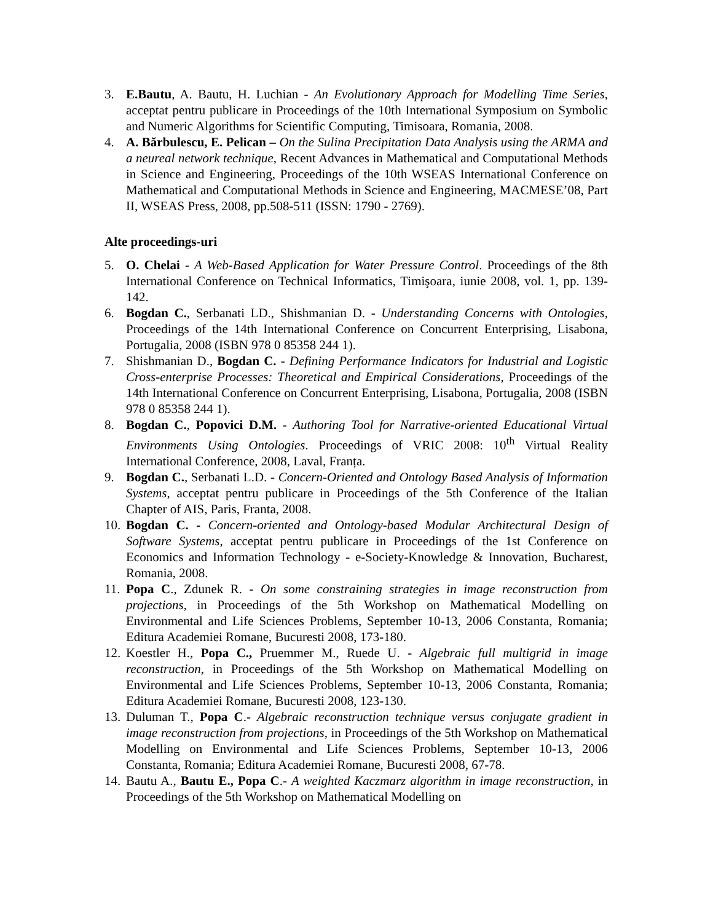3. E.Bautu, A. Bautu, H. Luchian - An Evolutionary Approach for Modelling Time Series, acceptat pentru publicare in Proceedings of the 10th International Symposium on Symbolic and Numeric Algorithms for Scientific Computing, Timisoara, Romania, 2008.
4. A. Bărbulescu, E. Pelican – On the Sulina Precipitation Data Analysis using the ARMA and a neureal network technique, Recent Advances in Mathematical and Computational Methods in Science and Engineering, Proceedings of the 10th WSEAS International Conference on Mathematical and Computational Methods in Science and Engineering, MACMESE’08, Part II, WSEAS Press, 2008, pp.508-511 (ISSN: 1790 - 2769).
Alte proceedings-uri
5. O. Chelai - A Web-Based Application for Water Pressure Control. Proceedings of the 8th International Conference on Technical Informatics, Timişoara, iunie 2008, vol. 1, pp. 139-142.
6. Bogdan C., Serbanati LD., Shishmanian D. - Understanding Concerns with Ontologies, Proceedings of the 14th International Conference on Concurrent Enterprising, Lisabona, Portugalia, 2008 (ISBN 978 0 85358 244 1).
7. Shishmanian D., Bogdan C. - Defining Performance Indicators for Industrial and Logistic Cross-enterprise Processes: Theoretical and Empirical Considerations, Proceedings of the 14th International Conference on Concurrent Enterprising, Lisabona, Portugalia, 2008 (ISBN 978 0 85358 244 1).
8. Bogdan C., Popovici D.M. - Authoring Tool for Narrative-oriented Educational Virtual Environments Using Ontologies. Proceedings of VRIC 2008: 10<sup>th</sup> Virtual Reality International Conference, 2008, Laval, Franța.
9. Bogdan C., Serbanati L.D. - Concern-Oriented and Ontology Based Analysis of Information Systems, acceptat pentru publicare in Proceedings of the 5th Conference of the Italian Chapter of AIS, Paris, Franta, 2008.
10. Bogdan C. - Concern-oriented and Ontology-based Modular Architectural Design of Software Systems, acceptat pentru publicare in Proceedings of the 1st Conference on Economics and Information Technology - e-Society-Knowledge & Innovation, Bucharest, Romania, 2008.
11. Popa C., Zdunek R. - On some constraining strategies in image reconstruction from projections, in Proceedings of the 5th Workshop on Mathematical Modelling on Environmental and Life Sciences Problems, September 10-13, 2006 Constanta, Romania; Editura Academiei Romane, Bucuresti 2008, 173-180.
12. Koestler H., Popa C., Pruemmer M., Ruede U. - Algebraic full multigrid in image reconstruction, in Proceedings of the 5th Workshop on Mathematical Modelling on Environmental and Life Sciences Problems, September 10-13, 2006 Constanta, Romania; Editura Academiei Romane, Bucuresti 2008, 123-130.
13. Duluman T., Popa C.- Algebraic reconstruction technique versus conjugate gradient in image reconstruction from projections, in Proceedings of the 5th Workshop on Mathematical Modelling on Environmental and Life Sciences Problems, September 10-13, 2006 Constanta, Romania; Editura Academiei Romane, Bucuresti 2008, 67-78.
14. Bautu A., Bautu E., Popa C.- A weighted Kaczmarz algorithm in image reconstruction, in Proceedings of the 5th Workshop on Mathematical Modelling on